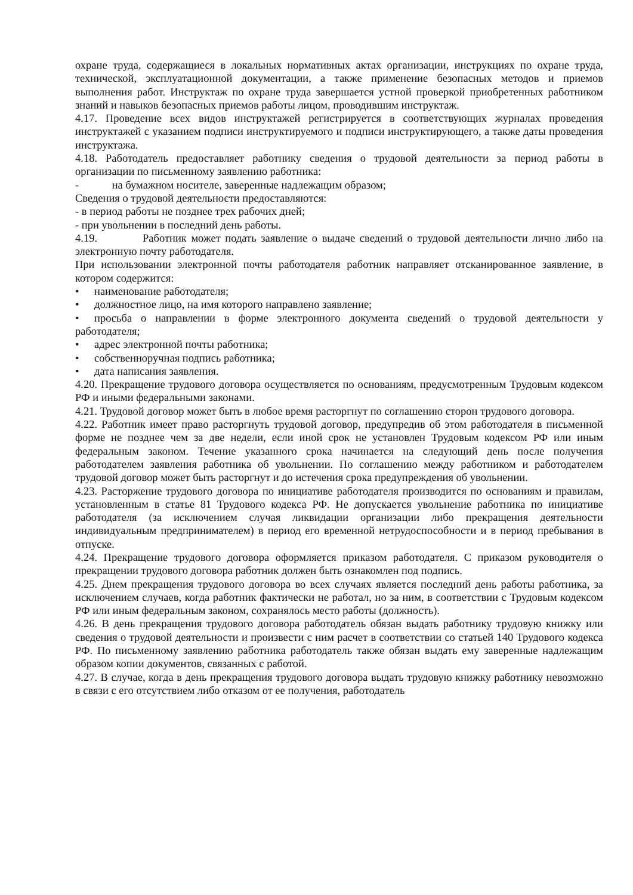охране труда, содержащиеся в локальных нормативных актах организации, инструкциях по охране труда, технической, эксплуатационной документации, а также применение безопасных методов и приемов выполнения работ. Инструктаж по охране труда завершается устной проверкой приобретенных работником знаний и навыков безопасных приемов работы лицом, проводившим инструктаж.
4.17. Проведение всех видов инструктажей регистрируется в соответствующих журналах проведения инструктажей с указанием подписи инструктируемого и подписи инструктирующего, а также даты проведения инструктажа.
4.18. Работодатель предоставляет работнику сведения о трудовой деятельности за период работы в организации по письменному заявлению работника:
- на бумажном носителе, заверенные надлежащим образом;
Сведения о трудовой деятельности предоставляются:
- в период работы не позднее трех рабочих дней;
- при увольнении в последний день работы.
4.19. Работник может подать заявление о выдаче сведений о трудовой деятельности лично либо на электронную почту работодателя.
При использовании электронной почты работодателя работник направляет отсканированное заявление, в котором содержится:
• наименование работодателя;
• должностное лицо, на имя которого направлено заявление;
• просьба о направлении в форме электронного документа сведений о трудовой деятельности у работодателя;
• адрес электронной почты работника;
• собственноручная подпись работника;
• дата написания заявления.
4.20. Прекращение трудового договора осуществляется по основаниям, предусмотренным Трудовым кодексом РФ и иными федеральными законами.
4.21. Трудовой договор может быть в любое время расторгнут по соглашению сторон трудового договора.
4.22. Работник имеет право расторгнуть трудовой договор, предупредив об этом работодателя в письменной форме не позднее чем за две недели, если иной срок не установлен Трудовым кодексом РФ или иным федеральным законом. Течение указанного срока начинается на следующий день после получения работодателем заявления работника об увольнении. По соглашению между работником и работодателем трудовой договор может быть расторгнут и до истечения срока предупреждения об увольнении.
4.23. Расторжение трудового договора по инициативе работодателя производится по основаниям и правилам, установленным в статье 81 Трудового кодекса РФ. Не допускается увольнение работника по инициативе работодателя (за исключением случая ликвидации организации либо прекращения деятельности индивидуальным предпринимателем) в период его временной нетрудоспособности и в период пребывания в отпуске.
4.24. Прекращение трудового договора оформляется приказом работодателя. С приказом руководителя о прекращении трудового договора работник должен быть ознакомлен под подпись.
4.25. Днем прекращения трудового договора во всех случаях является последний день работы работника, за исключением случаев, когда работник фактически не работал, но за ним, в соответствии с Трудовым кодексом РФ или иным федеральным законом, сохранялось место работы (должность).
4.26. В день прекращения трудового договора работодатель обязан выдать работнику трудовую книжку или сведения о трудовой деятельности и произвести с ним расчет в соответствии со статьей 140 Трудового кодекса РФ. По письменному заявлению работника работодатель также обязан выдать ему заверенные надлежащим образом копии документов, связанных с работой.
4.27. В случае, когда в день прекращения трудового договора выдать трудовую книжку работнику невозможно в связи с его отсутствием либо отказом от ее получения, работодатель